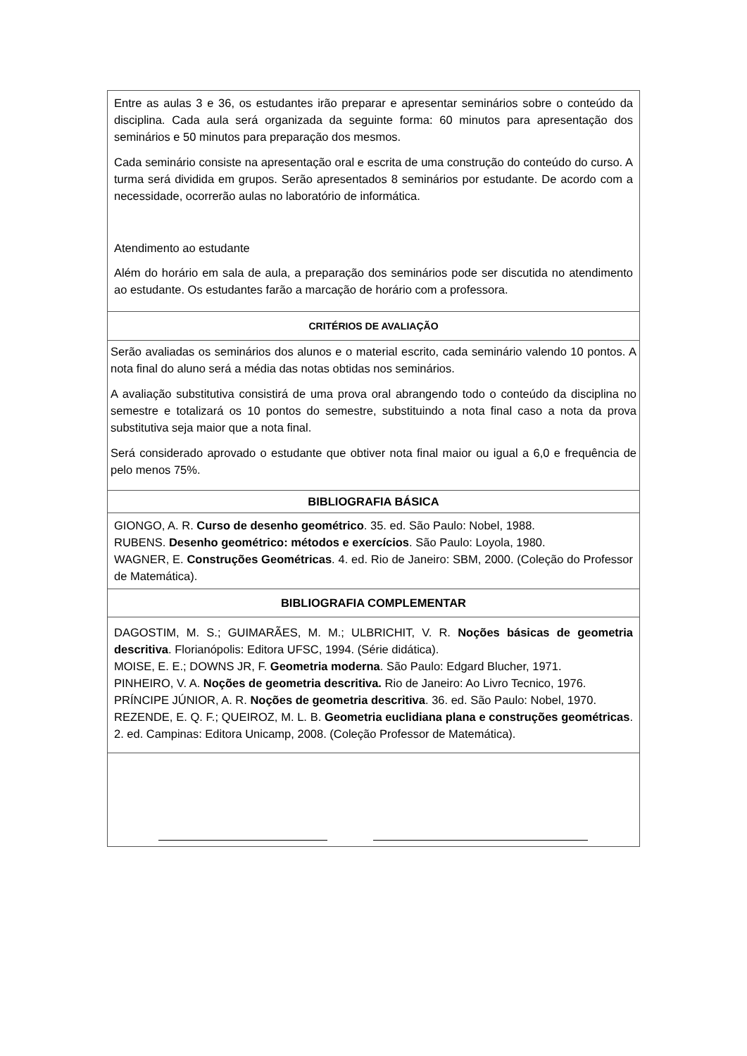| Entre as aulas 3 e 36, os estudantes irão preparar e apresentar seminários sobre o conteúdo da disciplina. Cada aula será organizada da seguinte forma: 60 minutos para apresentação dos seminários e 50 minutos para preparação dos mesmos. Cada seminário consiste na apresentação oral e escrita de uma construção do conteúdo do curso. A turma será dividida em grupos. Serão apresentados 8 seminários por estudante. De acordo com a necessidade, ocorrerão aulas no laboratório de informática. Atendimento ao estudante Além do horário em sala de aula, a preparação dos seminários pode ser discutida no atendimento ao estudante. Os estudantes farão a marcação de horário com a professora. |
| CRITÉRIOS DE AVALIAÇÃO |
| Serão avaliadas os seminários dos alunos e o material escrito, cada seminário valendo 10 pontos. A nota final do aluno será a média das notas obtidas nos seminários. A avaliação substitutiva consistirá de uma prova oral abrangendo todo o conteúdo da disciplina no semestre e totalizará os 10 pontos do semestre, substituindo a nota final caso a nota da prova substitutiva seja maior que a nota final. Será considerado aprovado o estudante que obtiver nota final maior ou igual a 6,0 e frequência de pelo menos 75%. |
| BIBLIOGRAFIA BÁSICA |
| GIONGO, A. R. Curso de desenho geométrico . 35. ed. São Paulo: Nobel, 1988. RUBENS. Desenho geométrico: métodos e exercícios . São Paulo: Loyola, 1980. WAGNER, E. Construções Geométricas . 4. ed. Rio de Janeiro: SBM, 2000. (Coleção do Professor de Matemática). |
| BIBLIOGRAFIA COMPLEMENTAR |
| DAGOSTIM, M. S.; GUIMARÃES, M. M.; ULBRICHIT, V. R. Noções básicas de geometria descritiva . Florianópolis: Editora UFSC, 1994. (Série didática). MOISE, E. E.; DOWNS JR, F. Geometria moderna . São Paulo: Edgard Blucher, 1971. PINHEIRO, V. A. Noções de geometria descritiva. Rio de Janeiro: Ao Livro Tecnico, 1976. PRÍNCIPE JÚNIOR, A. R. Noções de geometria descritiva . 36. ed. São Paulo: Nobel, 1970. REZENDE, E. Q. F.; QUEIROZ, M. L. B. Geometria euclidiana plana e construções geométricas . 2. ed. Campinas: Editora Unicamp, 2008. (Coleção Professor de Matemática). |